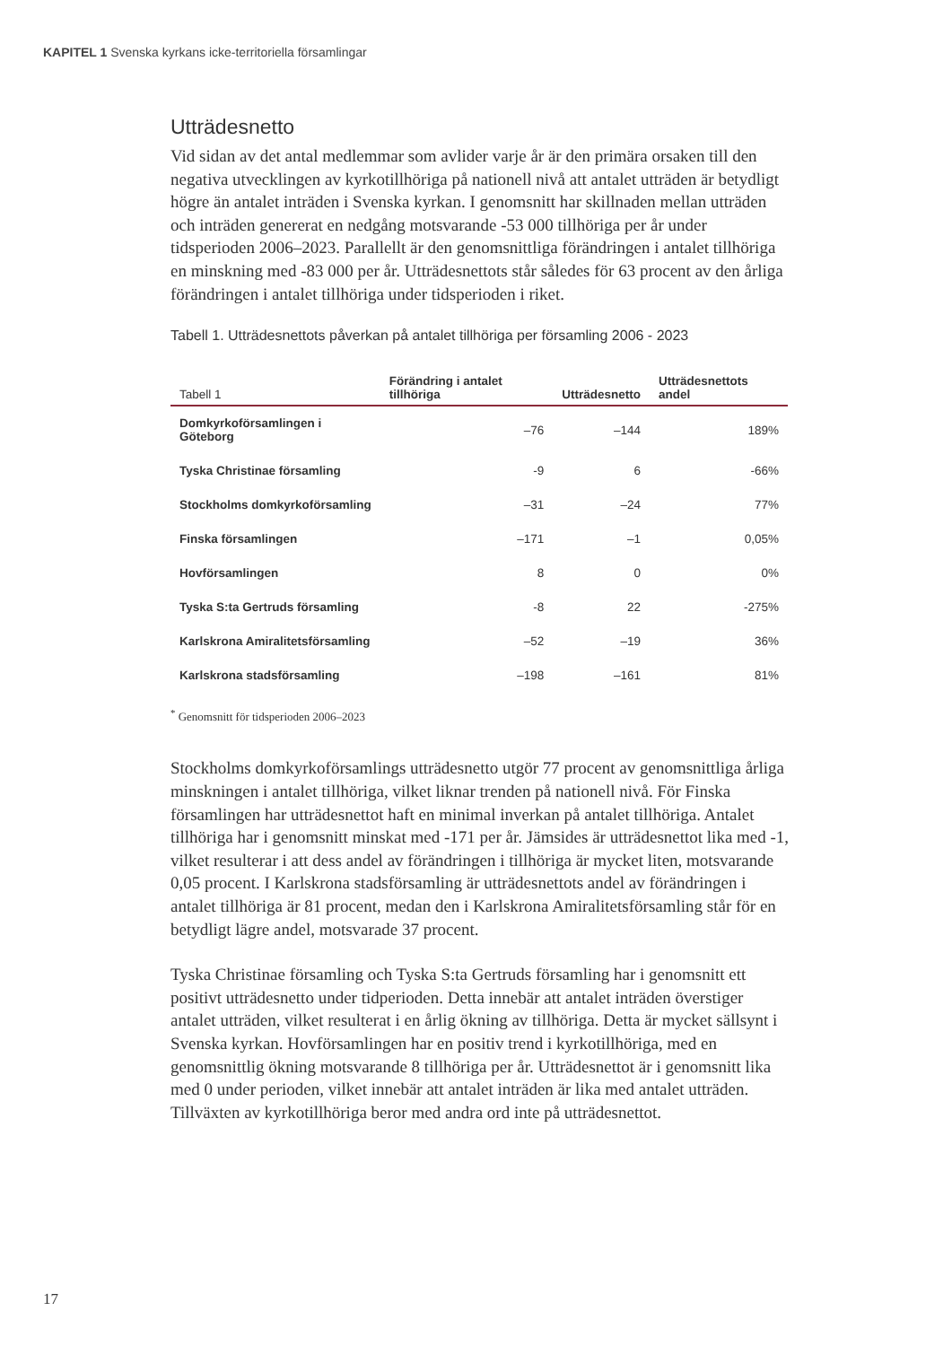KAPITEL 1 Svenska kyrkans icke-territoriella församlingar
Utträdesnetto
Vid sidan av det antal medlemmar som avlider varje år är den primära orsaken till den negativa utvecklingen av kyrkotillhöriga på nationell nivå att antalet utträden är betydligt högre än antalet inträden i Svenska kyrkan. I genomsnitt har skillnaden mellan utträden och inträden genererat en nedgång motsvarande -53 000 tillhöriga per år under tidsperioden 2006–2023. Parallellt är den genomsnittliga förändringen i antalet tillhöriga en minskning med -83 000 per år. Utträdesnettots står således för 63 procent av den årliga förändringen i antalet tillhöriga under tidsperioden i riket.
Tabell 1. Utträdesnettots påverkan på antalet tillhöriga per församling 2006 - 2023
| Tabell 1 | Förändring i antalet tillhöriga | Utträdesnetto | Utträdesnettots andel |
| --- | --- | --- | --- |
| Domkyrkoförsamlingen i Göteborg | –76 | –144 | 189% |
| Tyska Christinae församling | -9 | 6 | -66% |
| Stockholms domkyrkoförsamling | –31 | –24 | 77% |
| Finska församlingen | –171 | –1 | 0,05% |
| Hovförsamlingen | 8 | 0 | 0% |
| Tyska S:ta Gertruds församling | -8 | 22 | -275% |
| Karlskrona Amiralitetsförsamling | –52 | –19 | 36% |
| Karlskrona stadsförsamling | –198 | –161 | 81% |
<sup>*</sup> Genomsnitt för tidsperioden 2006–2023
Stockholms domkyrkoförsamlings utträdesnetto utgör 77 procent av genomsnittliga årliga minskningen i antalet tillhöriga, vilket liknar trenden på nationell nivå. För Finska församlingen har utträdesnettot haft en minimal inverkan på antalet tillhöriga. Antalet tillhöriga har i genomsnitt minskat med -171 per år. Jämsides är utträdesnettot lika med -1, vilket resulterar i att dess andel av förändringen i tillhöriga är mycket liten, motsvarande 0,05 procent. I Karlskrona stadsförsamling är utträdesnettots andel av förändringen i antalet tillhöriga är 81 procent, medan den i Karlskrona Amiralitetsförsamling står för en betydligt lägre andel, motsvarade 37 procent.
Tyska Christinae församling och Tyska S:ta Gertruds församling har i genomsnitt ett positivt utträdesnetto under tidperioden. Detta innebär att antalet inträden överstiger antalet utträden, vilket resulterat i en årlig ökning av tillhöriga. Detta är mycket sällsynt i Svenska kyrkan. Hovförsamlingen har en positiv trend i kyrkotillhöriga, med en genomsnittlig ökning motsvarande 8 tillhöriga per år. Utträdesnettot är i genomsnitt lika med 0 under perioden, vilket innebär att antalet inträden är lika med antalet utträden. Tillväxten av kyrkotillhöriga beror med andra ord inte på utträdesnettot.
17